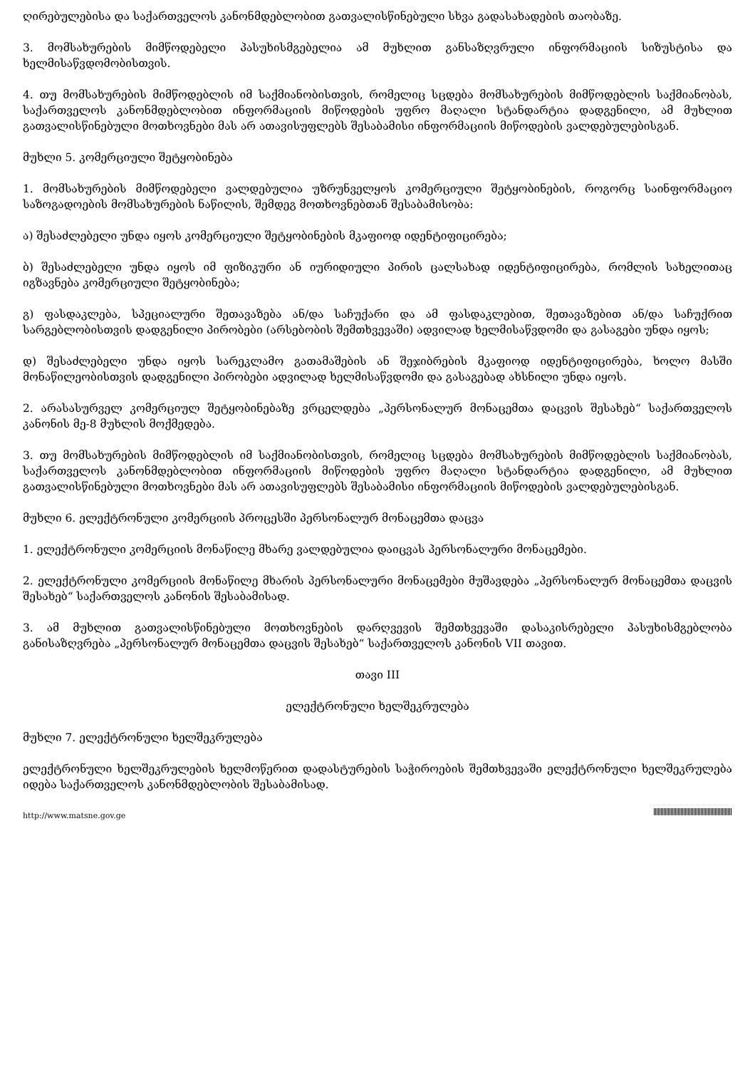ღირებულებისა და საქართველოს კანონმდებლობით გათვალისწინებული სხვა გადასახადების თაობაზე.
3. მომსახურების მიმწოდებელი პასუხისმგებელია ამ მუხლით განსაზღვრული ინფორმაციის სიზუსტისა და ხელმისაწვდომობისთვის.
4. თუ მომსახურების მიმწოდებლის იმ საქმიანობისთვის, რომელიც სცდება მომსახურების მიმწოდებლის საქმიანობას, საქართველოს კანონმდებლობით ინფორმაციის მიწოდების უფრო მაღალი სტანდარტია დადგენილი, ამ მუხლით გათვალისწინებული მოთხოვნები მას არ ათავისუფლებს შესაბამისი ინფორმაციის მიწოდების ვალდებულებისგან.
მუხლი 5. კომერციული შეტყობინება
1. მომსახურების მიმწოდებელი ვალდებულია უზრუნველყოს კომერციული შეტყობინების, როგორც საინფორმაციო საზოგადოების მომსახურების ნაწილის, შემდეგ მოთხოვნებთან შესაბამისობა:
ა) შესაძლებელი უნდა იყოს კომერციული შეტყობინების მკაფიოდ იდენტიფიცირება;
ბ) შესაძლებელი უნდა იყოს იმ ფიზიკური ან იურიდიული პირის ცალსახად იდენტიფიცირება, რომლის სახელითაც იგზავნება კომერციული შეტყობინება;
გ) ფასდაკლება, სპეციალური შეთავაზება ან/და საჩუქარი და ამ ფასდაკლებით, შეთავაზებით ან/და საჩუქრით სარგებლობისთვის დადგენილი პირობები (არსებობის შემთხვევაში) ადვილად ხელმისაწვდომი და გასაგები უნდა იყოს;
დ) შესაძლებელი უნდა იყოს სარეკლამო გათამაშების ან შეჯიბრების მკაფიოდ იდენტიფიცირება, ხოლო მასში მონაწილეობისთვის დადგენილი პირობები ადვილად ხელმისაწვდომი და გასაგებად ახსნილი უნდა იყოს.
2. არასასურველ კომერციულ შეტყობინებაზე ვრცელდება „პერსონალურ მონაცემთა დაცვის შესახებ“ საქართველოს კანონის მე-8 მუხლის მოქმედება.
3. თუ მომსახურების მიმწოდებლის იმ საქმიანობისთვის, რომელიც სცდება მომსახურების მიმწოდებლის საქმიანობას, საქართველოს კანონმდებლობით ინფორმაციის მიწოდების უფრო მაღალი სტანდარტია დადგენილი, ამ მუხლით გათვალისწინებული მოთხოვნები მას არ ათავისუფლებს შესაბამისი ინფორმაციის მიწოდების ვალდებულებისგან.
მუხლი 6. ელექტრონული კომერციის პროცესში პერსონალურ მონაცემთა დაცვა
1. ელექტრონული კომერციის მონაწილე მხარე ვალდებულია დაიცვას პერსონალური მონაცემები.
2. ელექტრონული კომერციის მონაწილე მხარის პერსონალური მონაცემები მუშავდება „პერსონალურ მონაცემთა დაცვის შესახებ“ საქართველოს კანონის შესაბამისად.
3. ამ მუხლით გათვალისწინებული მოთხოვნების დარღვევის შემთხვევაში დასაკისრებელი პასუხისმგებლობა განისაზღვრება „პერსონალურ მონაცემთა დაცვის შესახებ“ საქართველოს კანონის VII თავით.
თავი III
ელექტრონული ხელშეკრულება
მუხლი 7. ელექტრონული ხელშეკრულება
ელექტრონული ხელშეკრულების ხელმოწერით დადასტურების საჭიროების შემთხვევაში ელექტრონული ხელშეკრულება იდება საქართველოს კანონმდებლობის შესაბამისად.
http://www.matsne.gov.ge